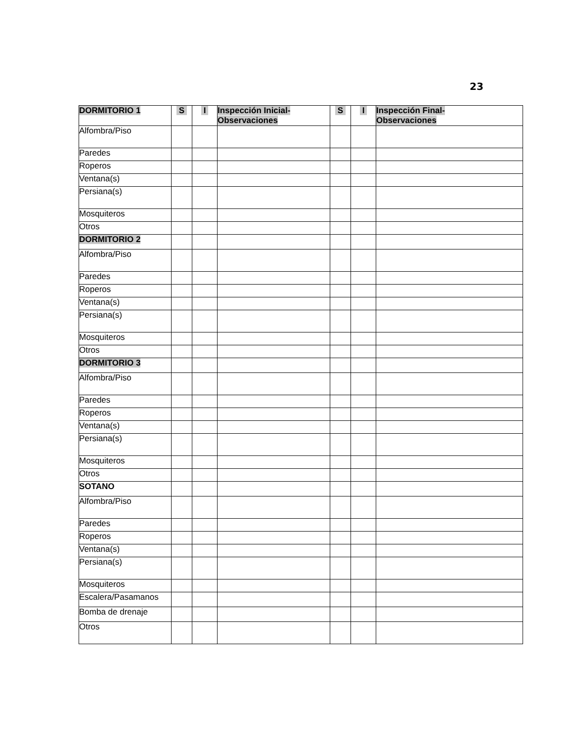23
| DORMITORIO 1 | S | I | Inspección Inicial- Observaciones | S | I | Inspección Final- Observaciones |
| --- | --- | --- | --- | --- | --- | --- |
| Alfombra/Piso | | | | | | |
| Paredes | | | | | | |
| Roperos | | | | | | |
| Ventana(s) | | | | | | |
| Persiana(s) | | | | | | |
| Mosquiteros | | | | | | |
| Otros | | | | | | |
| DORMITORIO 2 | | | | | | |
| Alfombra/Piso | | | | | | |
| Paredes | | | | | | |
| Roperos | | | | | | |
| Ventana(s) | | | | | | |
| Persiana(s) | | | | | | |
| Mosquiteros | | | | | | |
| Otros | | | | | | |
| DORMITORIO 3 | | | | | | |
| Alfombra/Piso | | | | | | |
| Paredes | | | | | | |
| Roperos | | | | | | |
| Ventana(s) | | | | | | |
| Persiana(s) | | | | | | |
| Mosquiteros | | | | | | |
| Otros | | | | | | |
| SOTANO | | | | | | |
| Alfombra/Piso | | | | | | |
| Paredes | | | | | | |
| Roperos | | | | | | |
| Ventana(s) | | | | | | |
| Persiana(s) | | | | | | |
| Mosquiteros | | | | | | |
| Escalera/Pasamanos | | | | | | |
| Bomba de drenaje | | | | | | |
| Otros | | | | | | |